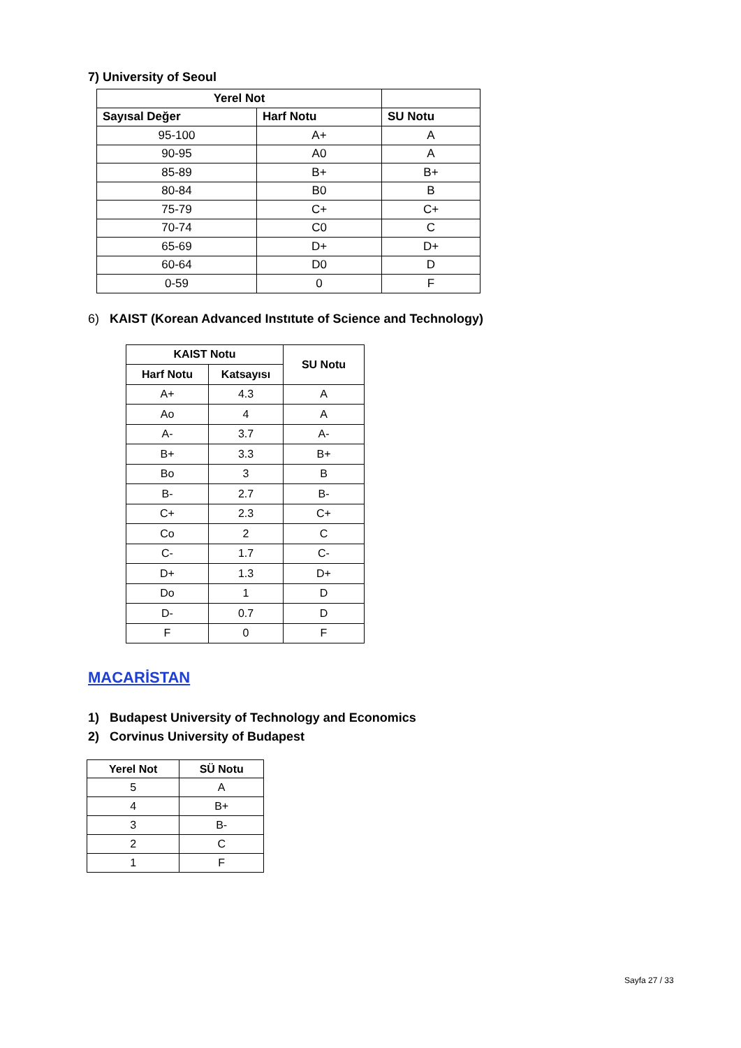7) University of Seoul
| Yerel Not | | |
| --- | --- | --- |
| Sayısal Değer | Harf Notu | SU Notu |
| 95-100 | A+ | A |
| 90-95 | A0 | A |
| 85-89 | B+ | B+ |
| 80-84 | B0 | B |
| 75-79 | C+ | C+ |
| 70-74 | C0 | C |
| 65-69 | D+ | D+ |
| 60-64 | D0 | D |
| 0-59 | 0 | F |
6) KAIST (Korean Advanced Instıtute of Science and Technology)
| KAIST Notu | | SU Notu |
| --- | --- | --- |
| Harf Notu | Katsayısı | |
| A+ | 4.3 | A |
| Ao | 4 | A |
| A- | 3.7 | A- |
| B+ | 3.3 | B+ |
| Bo | 3 | B |
| B- | 2.7 | B- |
| C+ | 2.3 | C+ |
| Co | 2 | C |
| C- | 1.7 | C- |
| D+ | 1.3 | D+ |
| Do | 1 | D |
| D- | 0.7 | D |
| F | 0 | F |
MACARİSTAN
1) Budapest University of Technology and Economics
2) Corvinus University of Budapest
| Yerel Not | SÜ Notu |
| --- | --- |
| 5 | A |
| 4 | B+ |
| 3 | B- |
| 2 | C |
| 1 | F |
Sayfa 27 / 33